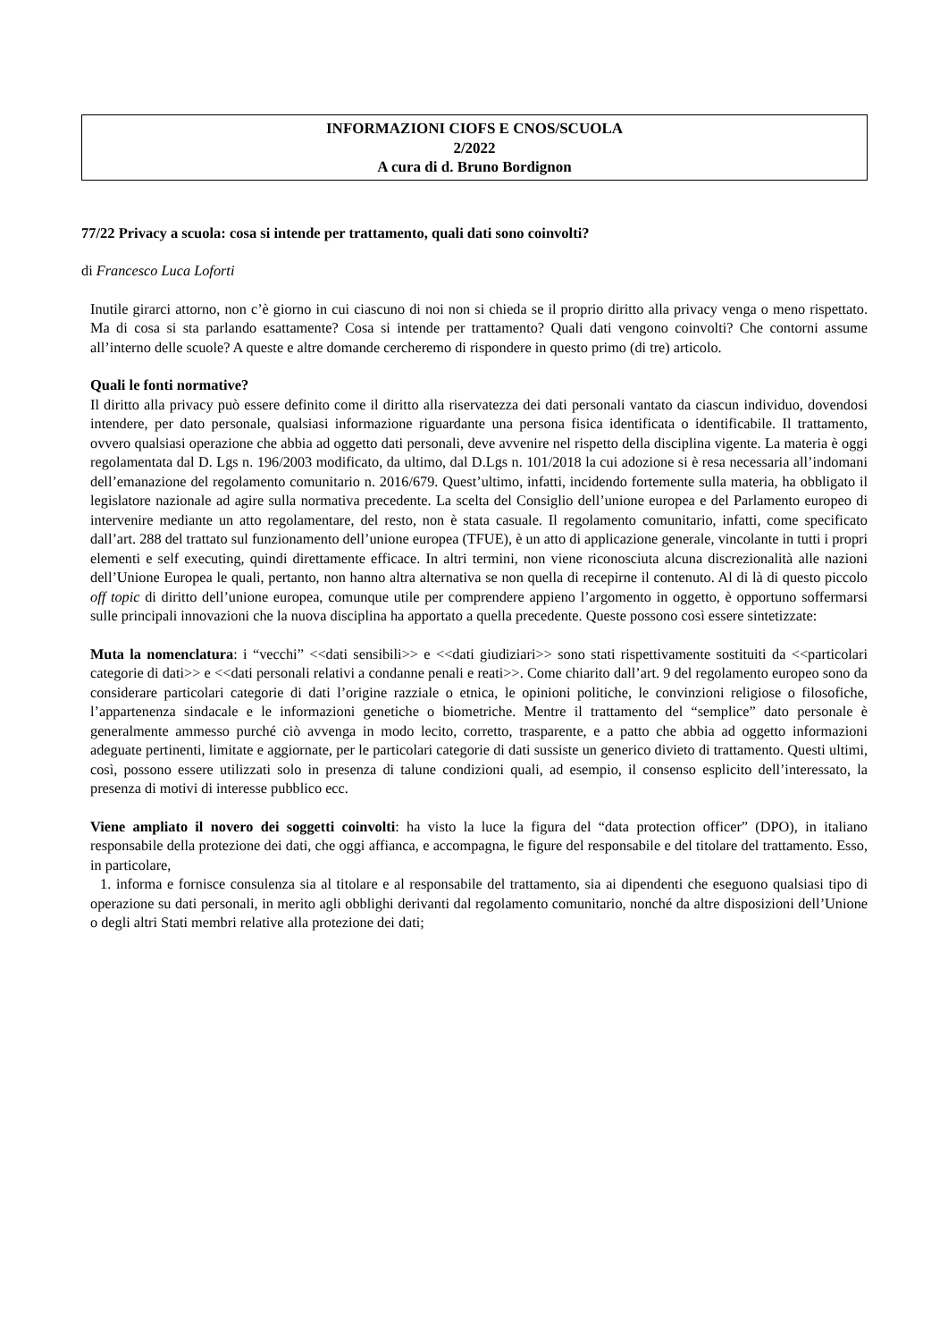INFORMAZIONI CIOFS E CNOS/SCUOLA
2/2022
A cura di d. Bruno Bordignon
77/22 Privacy a scuola: cosa si intende per trattamento, quali dati sono coinvolti?
di Francesco Luca Loforti
Inutile girarci attorno, non c’è giorno in cui ciascuno di noi non si chieda se il proprio diritto alla privacy venga o meno rispettato. Ma di cosa si sta parlando esattamente? Cosa si intende per trattamento? Quali dati vengono coinvolti? Che contorni assume all’interno delle scuole? A queste e altre domande cercheremo di rispondere in questo primo (di tre) articolo.
Quali le fonti normative?
Il diritto alla privacy può essere definito come il diritto alla riservatezza dei dati personali vantato da ciascun individuo, dovendosi intendere, per dato personale, qualsiasi informazione riguardante una persona fisica identificata o identificabile. Il trattamento, ovvero qualsiasi operazione che abbia ad oggetto dati personali, deve avvenire nel rispetto della disciplina vigente. La materia è oggi regolamentata dal D. Lgs n. 196/2003 modificato, da ultimo, dal D.Lgs n. 101/2018 la cui adozione si è resa necessaria all’indomani dell’emanazione del regolamento comunitario n. 2016/679. Quest’ultimo, infatti, incidendo fortemente sulla materia, ha obbligato il legislatore nazionale ad agire sulla normativa precedente. La scelta del Consiglio dell’unione europea e del Parlamento europeo di intervenire mediante un atto regolamentare, del resto, non è stata casuale. Il regolamento comunitario, infatti, come specificato dall’art. 288 del trattato sul funzionamento dell’unione europea (TFUE), è un atto di applicazione generale, vincolante in tutti i propri elementi e self executing, quindi direttamente efficace. In altri termini, non viene riconosciuta alcuna discrezionalità alle nazioni dell’Unione Europea le quali, pertanto, non hanno altra alternativa se non quella di recepirne il contenuto. Al di là di questo piccolo off topic di diritto dell’unione europea, comunque utile per comprendere appieno l’argomento in oggetto, è opportuno soffermarsi sulle principali innovazioni che la nuova disciplina ha apportato a quella precedente. Queste possono così essere sintetizzate:
Muta la nomenclatura: i “vecchi” <<dati sensibili>> e <<dati giudiziari>> sono stati rispettivamente sostituiti da <<particolari categorie di dati>> e <<dati personali relativi a condanne penali e reati>>. Come chiarito dall’art. 9 del regolamento europeo sono da considerare particolari categorie di dati l’origine razziale o etnica, le opinioni politiche, le convinzioni religiose o filosofiche, l’appartenenza sindacale e le informazioni genetiche o biometriche. Mentre il trattamento del “semplice” dato personale è generalmente ammesso purché ciò avvenga in modo lecito, corretto, trasparente, e a patto che abbia ad oggetto informazioni adeguate pertinenti, limitate e aggiornate, per le particolari categorie di dati sussiste un generico divieto di trattamento. Questi ultimi, così, possono essere utilizzati solo in presenza di talune condizioni quali, ad esempio, il consenso esplicito dell’interessato, la presenza di motivi di interesse pubblico ecc.
Viene ampliato il novero dei soggetti coinvolti: ha visto la luce la figura del “data protection officer” (DPO), in italiano responsabile della protezione dei dati, che oggi affianca, e accompagna, le figure del responsabile e del titolare del trattamento. Esso, in particolare,
1. informa e fornisce consulenza sia al titolare e al responsabile del trattamento, sia ai dipendenti che eseguono qualsiasi tipo di operazione su dati personali, in merito agli obblighi derivanti dal regolamento comunitario, nonché da altre disposizioni dell’Unione o degli altri Stati membri relative alla protezione dei dati;